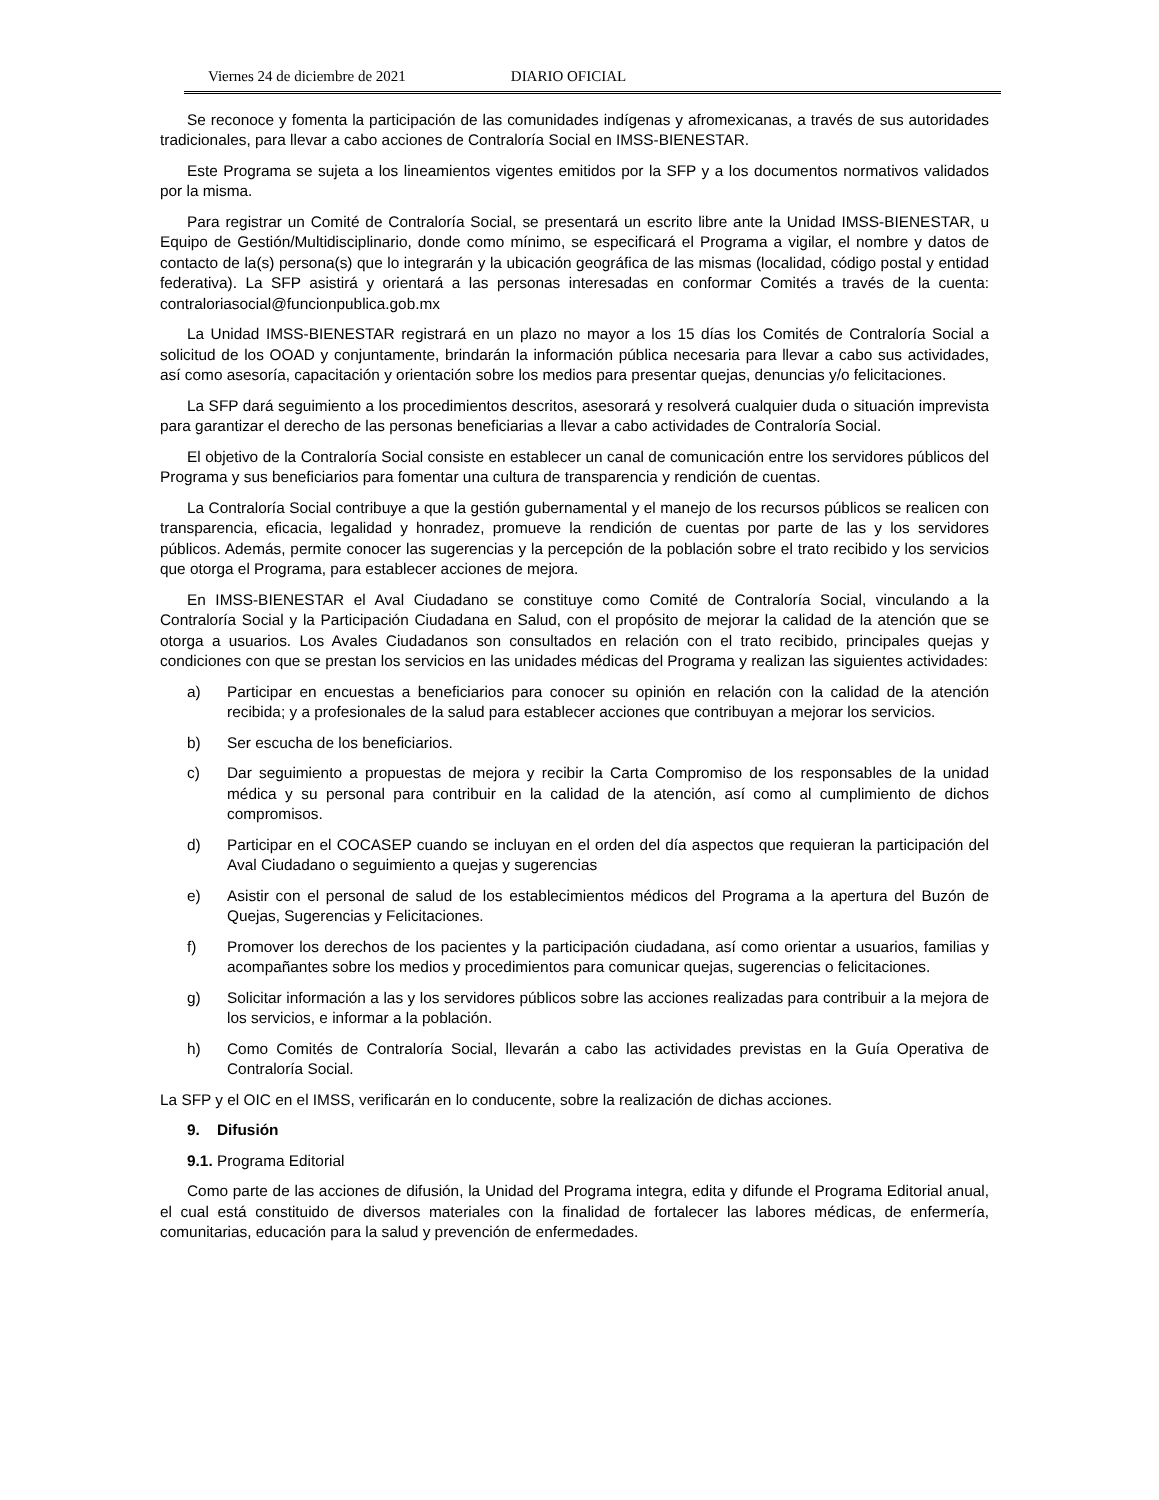Viernes 24 de diciembre de 2021 DIARIO OFICIAL
Se reconoce y fomenta la participación de las comunidades indígenas y afromexicanas, a través de sus autoridades tradicionales, para llevar a cabo acciones de Contraloría Social en IMSS-BIENESTAR.
Este Programa se sujeta a los lineamientos vigentes emitidos por la SFP y a los documentos normativos validados por la misma.
Para registrar un Comité de Contraloría Social, se presentará un escrito libre ante la Unidad IMSS-BIENESTAR, u Equipo de Gestión/Multidisciplinario, donde como mínimo, se especificará el Programa a vigilar, el nombre y datos de contacto de la(s) persona(s) que lo integrarán y la ubicación geográfica de las mismas (localidad, código postal y entidad federativa). La SFP asistirá y orientará a las personas interesadas en conformar Comités a través de la cuenta: contraloriasocial@funcionpublica.gob.mx
La Unidad IMSS-BIENESTAR registrará en un plazo no mayor a los 15 días los Comités de Contraloría Social a solicitud de los OOAD y conjuntamente, brindarán la información pública necesaria para llevar a cabo sus actividades, así como asesoría, capacitación y orientación sobre los medios para presentar quejas, denuncias y/o felicitaciones.
La SFP dará seguimiento a los procedimientos descritos, asesorará y resolverá cualquier duda o situación imprevista para garantizar el derecho de las personas beneficiarias a llevar a cabo actividades de Contraloría Social.
El objetivo de la Contraloría Social consiste en establecer un canal de comunicación entre los servidores públicos del Programa y sus beneficiarios para fomentar una cultura de transparencia y rendición de cuentas.
La Contraloría Social contribuye a que la gestión gubernamental y el manejo de los recursos públicos se realicen con transparencia, eficacia, legalidad y honradez, promueve la rendición de cuentas por parte de las y los servidores públicos. Además, permite conocer las sugerencias y la percepción de la población sobre el trato recibido y los servicios que otorga el Programa, para establecer acciones de mejora.
En IMSS-BIENESTAR el Aval Ciudadano se constituye como Comité de Contraloría Social, vinculando a la Contraloría Social y la Participación Ciudadana en Salud, con el propósito de mejorar la calidad de la atención que se otorga a usuarios. Los Avales Ciudadanos son consultados en relación con el trato recibido, principales quejas y condiciones con que se prestan los servicios en las unidades médicas del Programa y realizan las siguientes actividades:
a) Participar en encuestas a beneficiarios para conocer su opinión en relación con la calidad de la atención recibida; y a profesionales de la salud para establecer acciones que contribuyan a mejorar los servicios.
b) Ser escucha de los beneficiarios.
c) Dar seguimiento a propuestas de mejora y recibir la Carta Compromiso de los responsables de la unidad médica y su personal para contribuir en la calidad de la atención, así como al cumplimiento de dichos compromisos.
d) Participar en el COCASEP cuando se incluyan en el orden del día aspectos que requieran la participación del Aval Ciudadano o seguimiento a quejas y sugerencias
e) Asistir con el personal de salud de los establecimientos médicos del Programa a la apertura del Buzón de Quejas, Sugerencias y Felicitaciones.
f) Promover los derechos de los pacientes y la participación ciudadana, así como orientar a usuarios, familias y acompañantes sobre los medios y procedimientos para comunicar quejas, sugerencias o felicitaciones.
g) Solicitar información a las y los servidores públicos sobre las acciones realizadas para contribuir a la mejora de los servicios, e informar a la población.
h) Como Comités de Contraloría Social, llevarán a cabo las actividades previstas en la Guía Operativa de Contraloría Social.
La SFP y el OIC en el IMSS, verificarán en lo conducente, sobre la realización de dichas acciones.
9. Difusión
9.1. Programa Editorial
Como parte de las acciones de difusión, la Unidad del Programa integra, edita y difunde el Programa Editorial anual, el cual está constituido de diversos materiales con la finalidad de fortalecer las labores médicas, de enfermería, comunitarias, educación para la salud y prevención de enfermedades.